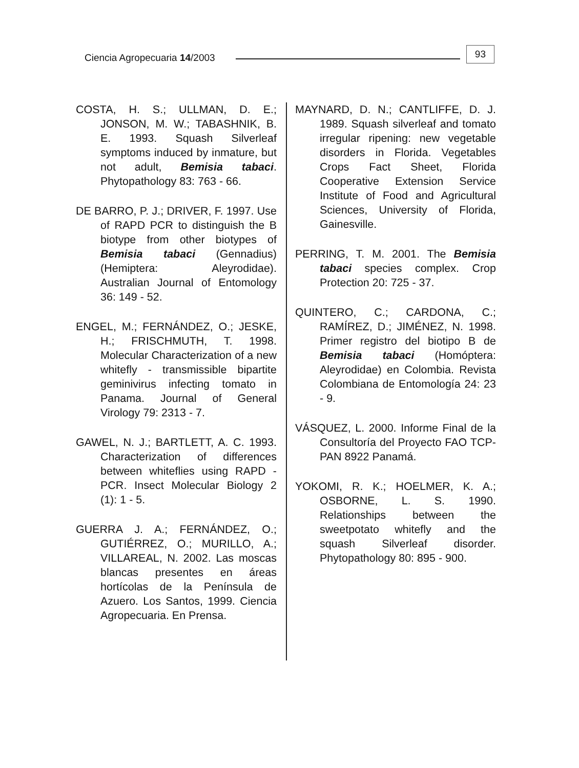Ciencia Agropecuaria 14/2003 93
COSTA, H. S.; ULLMAN, D. E.; JONSON, M. W.; TABASHNIK, B. E. 1993. Squash Silverleaf symptoms induced by inmature, but not adult, Bemisia tabaci. Phytopathology 83: 763 - 66.
DE BARRO, P. J.; DRIVER, F. 1997. Use of RAPD PCR to distinguish the B biotype from other biotypes of Bemisia tabaci (Gennadius) (Hemiptera: Aleyrodidae). Australian Journal of Entomology 36: 149 - 52.
ENGEL, M.; FERNÁNDEZ, O.; JESKE, H.; FRISCHMUTH, T. 1998. Molecular Characterization of a new whitefly - transmissible bipartite geminivirus infecting tomato in Panama. Journal of General Virology 79: 2313 - 7.
GAWEL, N. J.; BARTLETT, A. C. 1993. Characterization of differences between whiteflies using RAPD - PCR. Insect Molecular Biology 2 (1): 1 - 5.
GUERRA J. A.; FERNÁNDEZ, O.; GUTIÉRREZ, O.; MURILLO, A.; VILLAREAL, N. 2002. Las moscas blancas presentes en áreas hortícolas de la Península de Azuero. Los Santos, 1999. Ciencia Agropecuaria. En Prensa.
MAYNARD, D. N.; CANTLIFFE, D. J. 1989. Squash silverleaf and tomato irregular ripening: new vegetable disorders in Florida. Vegetables Crops Fact Sheet, Florida Cooperative Extension Service Institute of Food and Agricultural Sciences, University of Florida, Gainesville.
PERRING, T. M. 2001. The Bemisia tabaci species complex. Crop Protection 20: 725 - 37.
QUINTERO, C.; CARDONA, C.; RAMÍREZ, D.; JIMÉNEZ, N. 1998. Primer registro del biotipo B de Bemisia tabaci (Homóptera: Aleyrodidae) en Colombia. Revista Colombiana de Entomología 24: 23 - 9.
VÁSQUEZ, L. 2000. Informe Final de la Consultoría del Proyecto FAO TCP-PAN 8922 Panamá.
YOKOMI, R. K.; HOELMER, K. A.; OSBORNE, L. S. 1990. Relationships between the sweetpotato whitefly and the squash Silverleaf disorder. Phytopathology 80: 895 - 900.